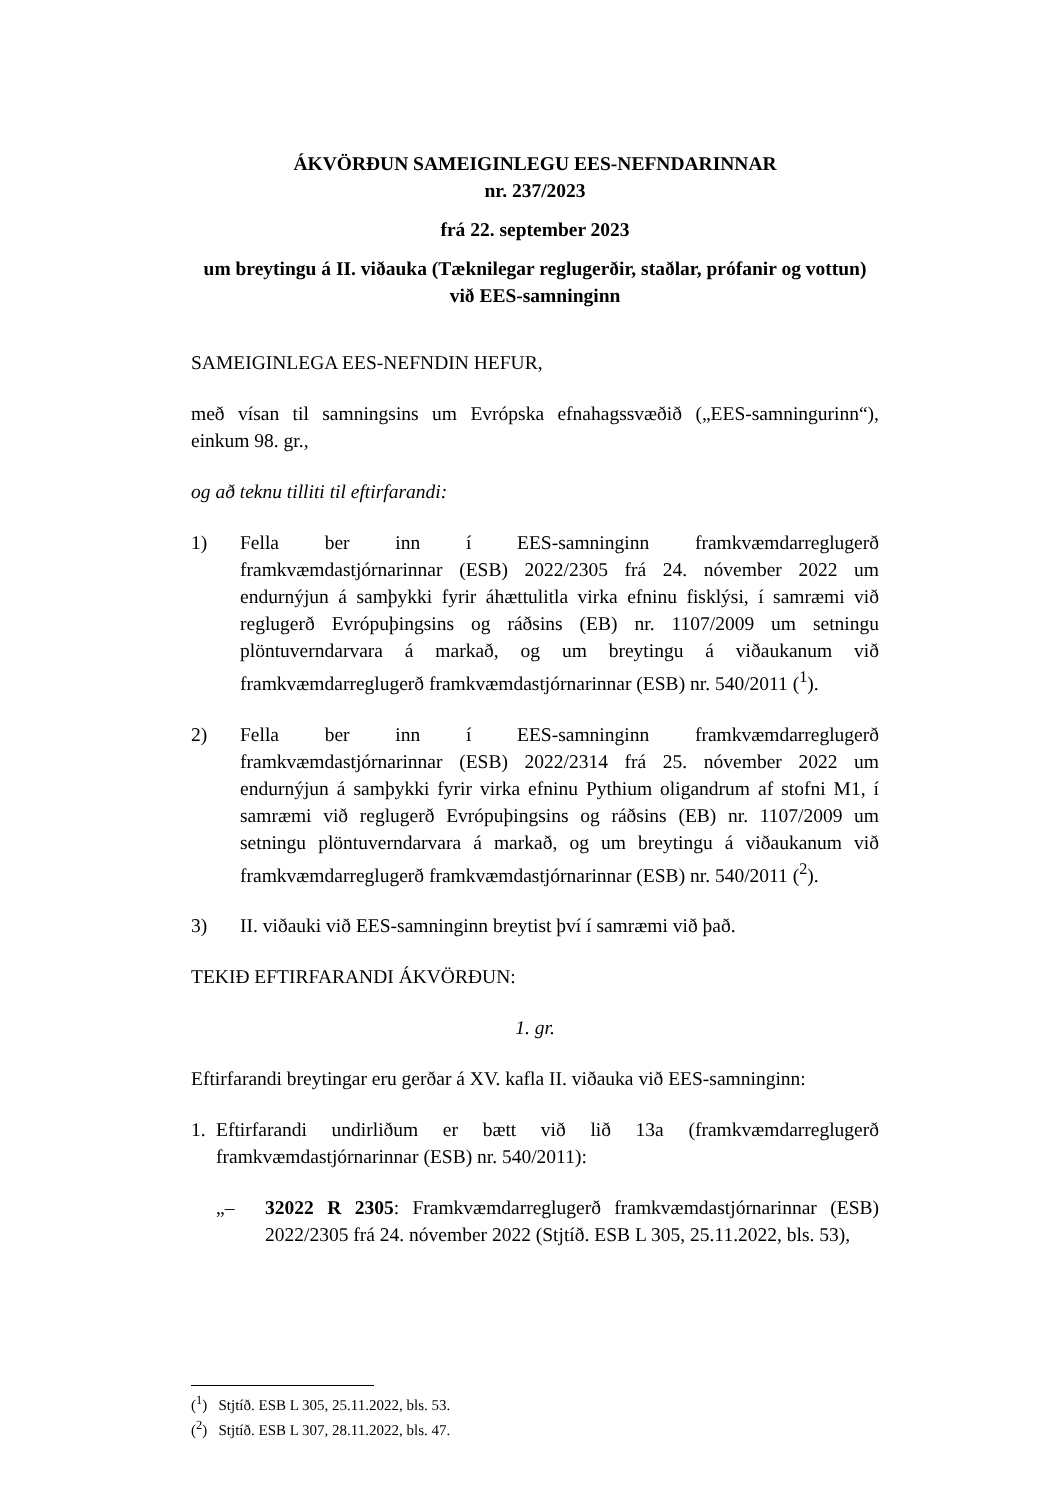ÁKVÖRÐUN SAMEIGINLEGU EES-NEFNDARINNAR
nr. 237/2023
frá 22. september 2023
um breytingu á II. viðauka (Tæknilegar reglugerðir, staðlar, prófanir og vottun) við EES-samninginn
SAMEIGINLEGA EES-NEFNDIN HEFUR,
með vísan til samningsins um Evrópska efnahagssvæðið („EES-samningurinn“), einkum 98. gr.,
og að teknu tilliti til eftirfarandi:
1) Fella ber inn í EES-samninginn framkvæmdarreglugerð framkvæmdastjórnarinnar (ESB) 2022/2305 frá 24. nóvember 2022 um endurnýjun á samþykki fyrir áhættulitla virka efninu fisklýsi, í samræmi við reglugerð Evrópuþingsins og ráðsins (EB) nr. 1107/2009 um setningu plöntuverndarvara á markað, og um breytingu á viðaukanum við framkvæmdarreglugerð framkvæmdastjórnarinnar (ESB) nr. 540/2011 (<sup>1</sup>).
2) Fella ber inn í EES-samninginn framkvæmdarreglugerð framkvæmdastjórnarinnar (ESB) 2022/2314 frá 25. nóvember 2022 um endurnýjun á samþykki fyrir virka efninu Pythium oligandrum af stofni M1, í samræmi við reglugerð Evrópuþingsins og ráðsins (EB) nr. 1107/2009 um setningu plöntuverndarvara á markað, og um breytingu á viðaukanum við framkvæmdarreglugerð framkvæmdastjórnarinnar (ESB) nr. 540/2011 (<sup>2</sup>).
3) II. viðauki við EES-samninginn breytist því í samræmi við það.
TEKIÐ EFTIRFARANDI ÁKVÖRÐUN:
1. gr.
Eftirfarandi breytingar eru gerðar á XV. kafla II. viðauka við EES-samninginn:
1. Eftirfarandi undirliðum er bætt við lið 13a (framkvæmdarreglugerð framkvæmdastjórnarinnar (ESB) nr. 540/2011):
„– 32022 R 2305: Framkvæmdarreglugerð framkvæmdastjórnarinnar (ESB) 2022/2305 frá 24. nóvember 2022 (Stjtíð. ESB L 305, 25.11.2022, bls. 53),
(<sup>1</sup>) Stjtíð. ESB L 305, 25.11.2022, bls. 53.
(<sup>2</sup>) Stjtíð. ESB L 307, 28.11.2022, bls. 47.